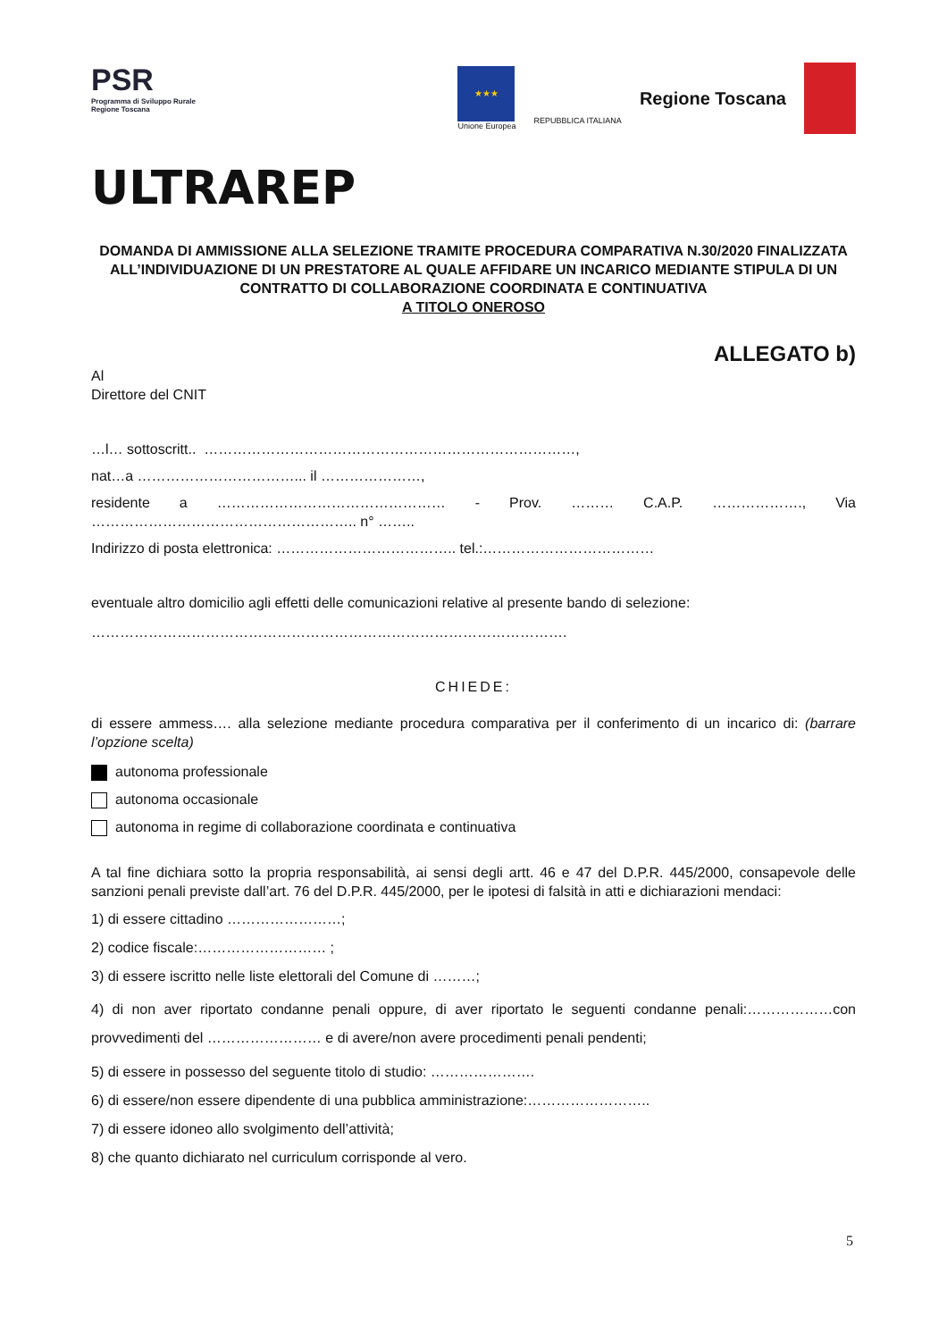PSR
Programma di Sviluppo Rurale
Regione Toscana
★★★
Unione Europea
REPUBBLICA ITALIANA
Regione Toscana
ULTRAREP
DOMANDA DI AMMISSIONE ALLA SELEZIONE TRAMITE PROCEDURA COMPARATIVA N.30/2020 FINALIZZATA ALL’INDIVIDUAZIONE DI UN PRESTATORE AL QUALE AFFIDARE UN INCARICO MEDIANTE STIPULA DI UN CONTRATTO DI COLLABORAZIONE COORDINATA E CONTINUATIVA
A TITOLO ONEROSO
ALLEGATO b)
Al
Direttore del CNIT
…l… sottoscritt.. ……………………………………………………………………,
nat…a ……………………………... il …………………,
residente a ………………………………………… - Prov. ……… C.A.P. ………………., Via ……………………………………………….. n° ……..
Indirizzo di posta elettronica: ……………………………….. tel.:………………………………
eventuale altro domicilio agli effetti delle comunicazioni relative al presente bando di selezione:
……………………………………………………………………………………….
CHIEDE:
di essere ammess…. alla selezione mediante procedura comparativa per il conferimento di un incarico di: (barrare l’opzione scelta)
autonoma professionale
autonoma occasionale
autonoma in regime di collaborazione coordinata e continuativa
A tal fine dichiara sotto la propria responsabilità, ai sensi degli artt. 46 e 47 del D.P.R. 445/2000, consapevole delle sanzioni penali previste dall’art. 76 del D.P.R. 445/2000, per le ipotesi di falsità in atti e dichiarazioni mendaci:
1) di essere cittadino ……………………;
2) codice fiscale:……………………… ;
3) di essere iscritto nelle liste elettorali del Comune di ………;
4) di non aver riportato condanne penali oppure, di aver riportato le seguenti condanne penali:………………con provvedimenti del …………………… e di avere/non avere procedimenti penali pendenti;
5) di essere in possesso del seguente titolo di studio: ………………….
6) di essere/non essere dipendente di una pubblica amministrazione:……………………..
7) di essere idoneo allo svolgimento dell’attività;
8) che quanto dichiarato nel curriculum corrisponde al vero.
5